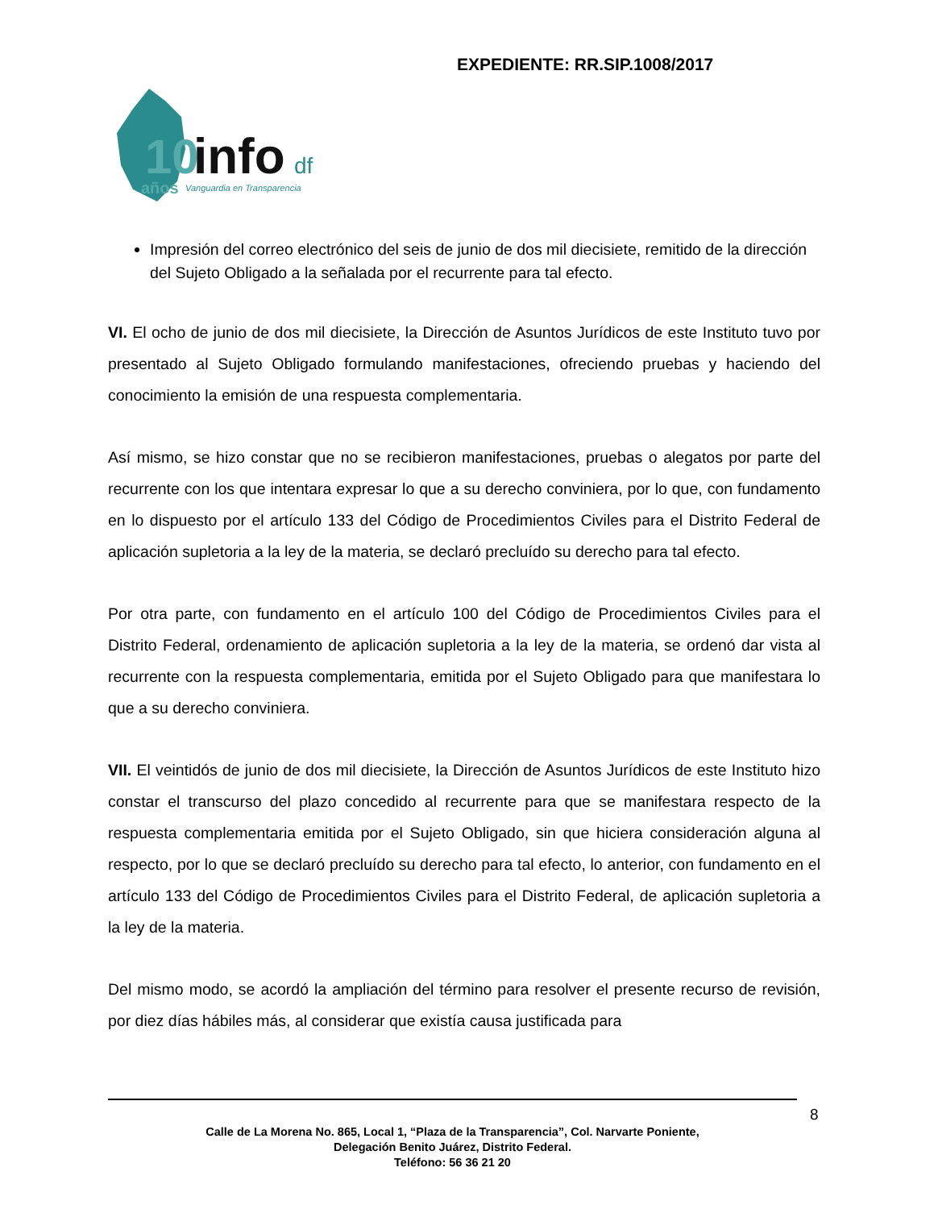EXPEDIENTE: RR.SIP.1008/2017
10
info
df
años
Vanguardia en Transparencia
Impresión del correo electrónico del seis de junio de dos mil diecisiete, remitido de la dirección del Sujeto Obligado a la señalada por el recurrente para tal efecto.
VI. El ocho de junio de dos mil diecisiete, la Dirección de Asuntos Jurídicos de este Instituto tuvo por presentado al Sujeto Obligado formulando manifestaciones, ofreciendo pruebas y haciendo del conocimiento la emisión de una respuesta complementaria.
Así mismo, se hizo constar que no se recibieron manifestaciones, pruebas o alegatos por parte del recurrente con los que intentara expresar lo que a su derecho conviniera, por lo que, con fundamento en lo dispuesto por el artículo 133 del Código de Procedimientos Civiles para el Distrito Federal de aplicación supletoria a la ley de la materia, se declaró precluído su derecho para tal efecto.
Por otra parte, con fundamento en el artículo 100 del Código de Procedimientos Civiles para el Distrito Federal, ordenamiento de aplicación supletoria a la ley de la materia, se ordenó dar vista al recurrente con la respuesta complementaria, emitida por el Sujeto Obligado para que manifestara lo que a su derecho conviniera.
VII. El veintidós de junio de dos mil diecisiete, la Dirección de Asuntos Jurídicos de este Instituto hizo constar el transcurso del plazo concedido al recurrente para que se manifestara respecto de la respuesta complementaria emitida por el Sujeto Obligado, sin que hiciera consideración alguna al respecto, por lo que se declaró precluído su derecho para tal efecto, lo anterior, con fundamento en el artículo 133 del Código de Procedimientos Civiles para el Distrito Federal, de aplicación supletoria a la ley de la materia.
Del mismo modo, se acordó la ampliación del término para resolver el presente recurso de revisión, por diez días hábiles más, al considerar que existía causa justificada para
8
Calle de La Morena No. 865, Local 1, “Plaza de la Transparencia”, Col. Narvarte Poniente,
Delegación Benito Juárez, Distrito Federal.
Teléfono: 56 36 21 20